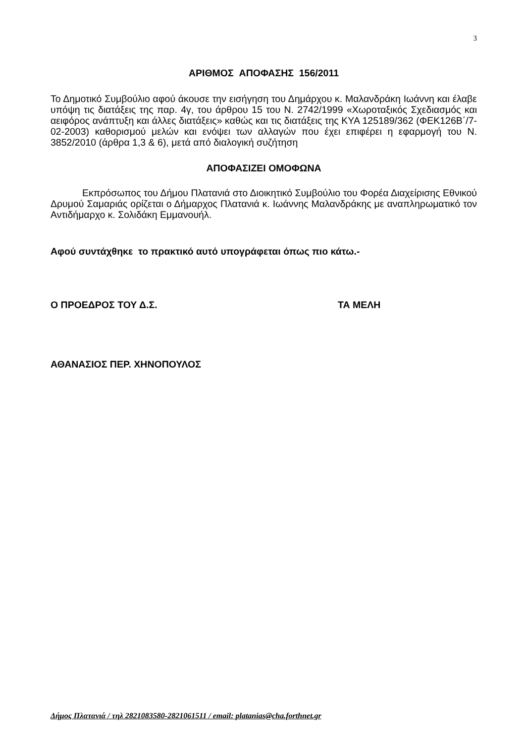3
ΑΡΙΘΜΟΣ ΑΠΟΦΑΣΗΣ 156/2011
Το Δημοτικό Συμβούλιο αφού άκουσε την εισήγηση του Δημάρχου κ. Μαλανδράκη Ιωάννη και έλαβε υπόψη τις διατάξεις της παρ. 4γ, του άρθρου 15 του Ν. 2742/1999 «Χωροταξικός Σχεδιασμός και αειφόρος ανάπτυξη και άλλες διατάξεις» καθώς και τις διατάξεις της ΚΥΑ 125189/362 (ΦΕΚ126Β΄/7-02-2003) καθορισμού μελών και ενόψει των αλλαγών που έχει επιφέρει η εφαρμογή του Ν. 3852/2010 (άρθρα 1,3 & 6), μετά από διαλογική συζήτηση
ΑΠΟΦΑΣΙΖΕΙ ΟΜΟΦΩΝΑ
Εκπρόσωπος του Δήμου Πλατανιά στο Διοικητικό Συμβούλιο του Φορέα Διαχείρισης Εθνικού Δρυμού Σαμαριάς ορίζεται ο Δήμαρχος Πλατανιά κ. Ιωάννης Μαλανδράκης με αναπληρωματικό τον Αντιδήμαρχο κ. Σολιδάκη Εμμανουήλ.
Αφού συντάχθηκε το πρακτικό αυτό υπογράφεται όπως πιο κάτω.-
Ο ΠΡΟΕΔΡΟΣ ΤΟΥ Δ.Σ. ΤΑ ΜΕΛΗ
ΑΘΑΝΑΣΙΟΣ ΠΕΡ. ΧΗΝΟΠΟΥΛΟΣ
Δήμος Πλατανιά / τηλ 2821083580-2821061511 / email: platanias@cha.forthnet.gr